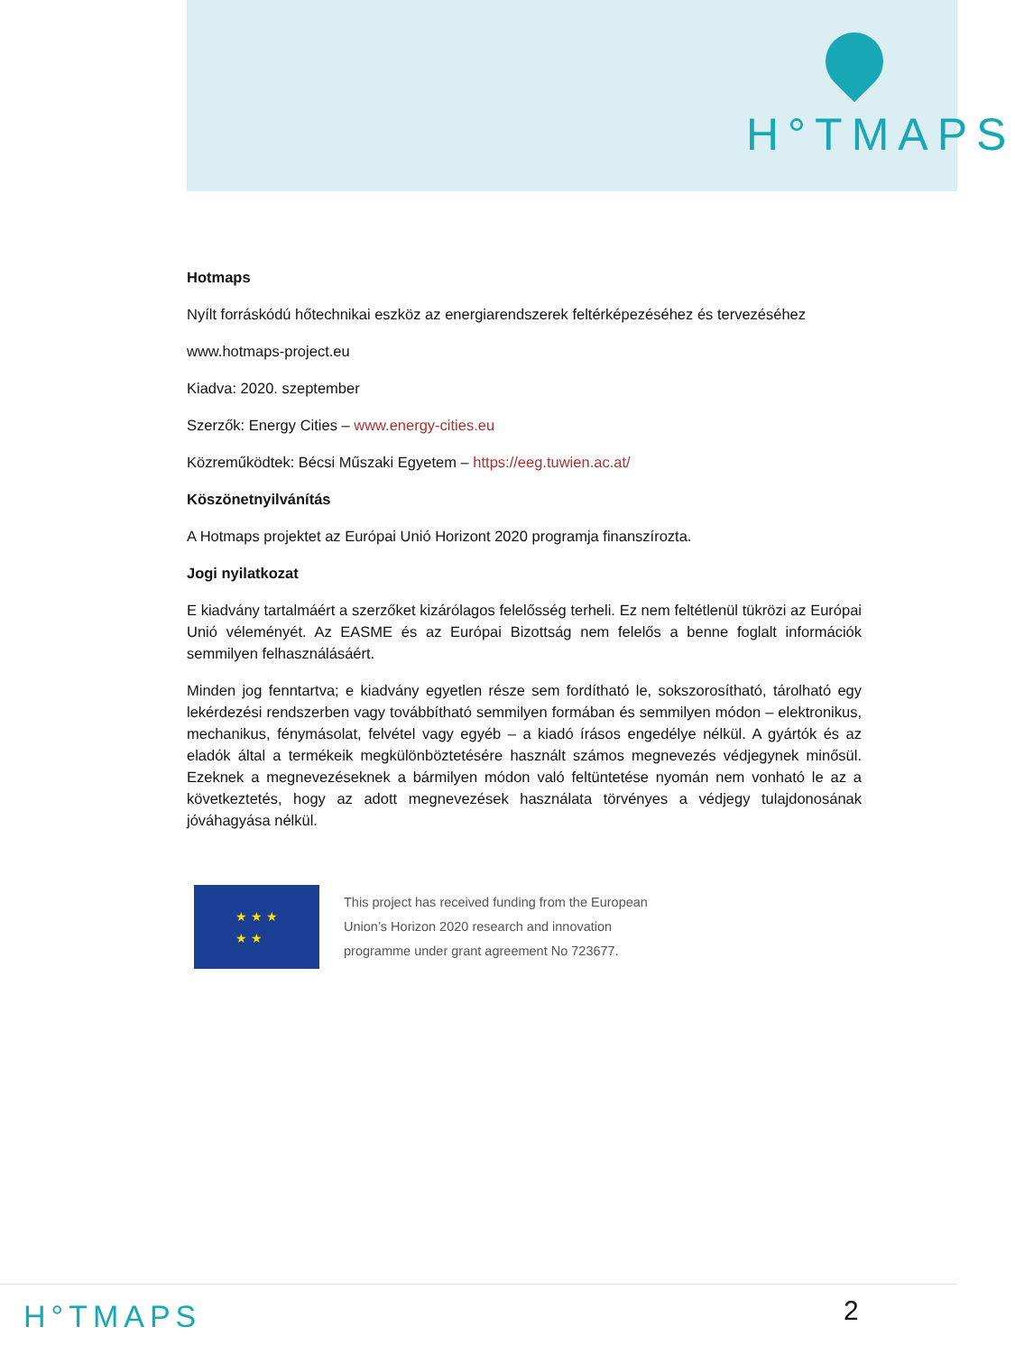H°TMAPS
Hotmaps
Nyílt forráskódú hőtechnikai eszköz az energiarendszerek feltérképezéséhez és tervezéséhez
www.hotmaps-project.eu
Kiadva: 2020. szeptember
Szerzők: Energy Cities – www.energy-cities.eu
Közreműködtek: Bécsi Műszaki Egyetem – https://eeg.tuwien.ac.at/
Köszönetnyilvánítás
A Hotmaps projektet az Európai Unió Horizont 2020 programja finanszírozta.
Jogi nyilatkozat
E kiadvány tartalmáért a szerzőket kizárólagos felelősség terheli. Ez nem feltétlenül tükrözi az Európai Unió véleményét. Az EASME és az Európai Bizottság nem felelős a benne foglalt információk semmilyen felhasználásáért.
Minden jog fenntartva; e kiadvány egyetlen része sem fordítható le, sokszorosítható, tárolható egy lekérdezési rendszerben vagy továbbítható semmilyen formában és semmilyen módon – elektronikus, mechanikus, fénymásolat, felvétel vagy egyéb – a kiadó írásos engedélye nélkül. A gyártók és az eladók által a termékeik megkülönböztetésére használt számos megnevezés védjegynek minősül. Ezeknek a megnevezéseknek a bármilyen módon való feltüntetése nyomán nem vonható le az a következtetés, hogy az adott megnevezések használata törvényes a védjegy tulajdonosának jóváhagyása nélkül.
★ ★ ★
★ ★
This project has received funding from the European
Union’s Horizon 2020 research and innovation
programme under grant agreement No 723677.
H°TMAPS 2